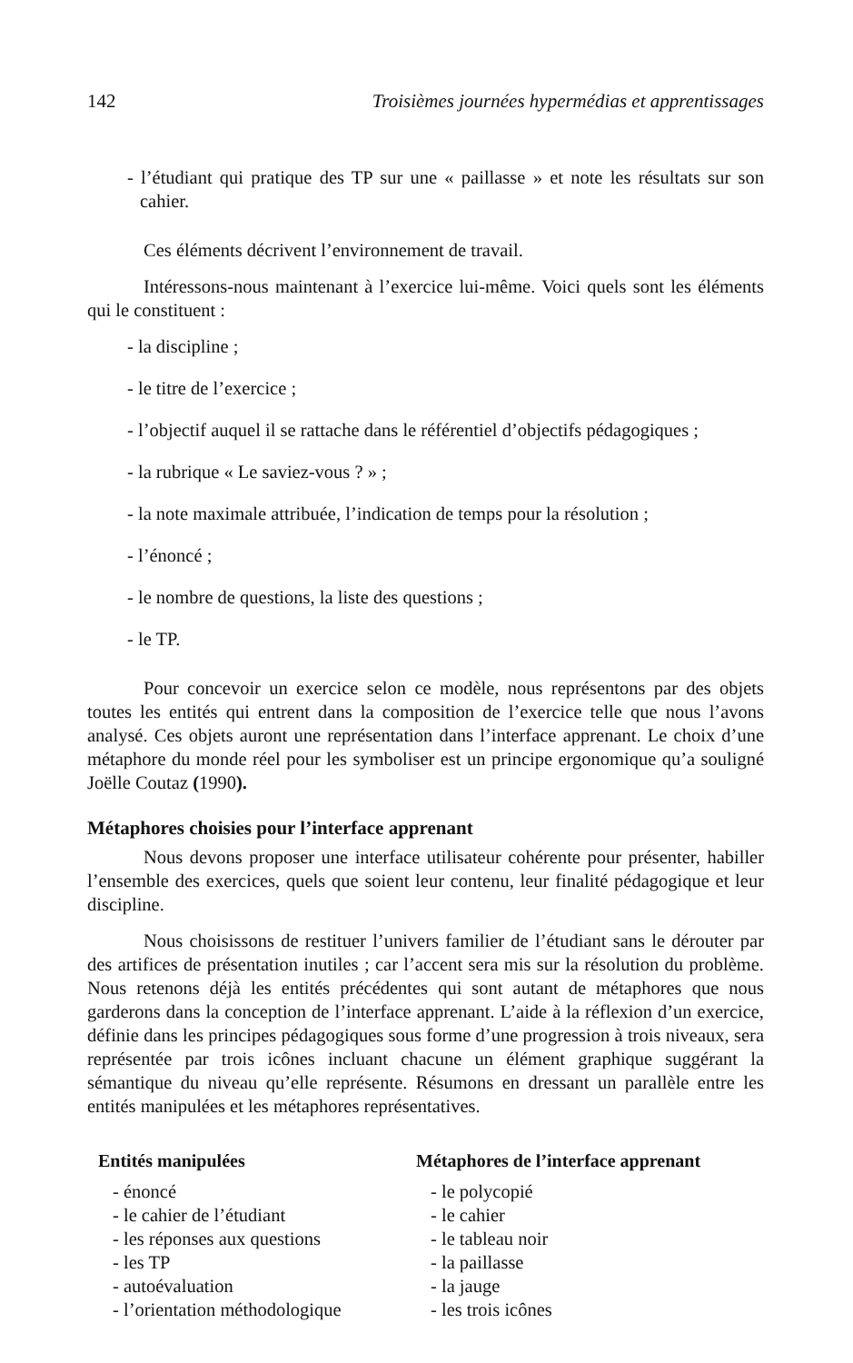142 Troisièmes journées hypermédias et apprentissages
- l’étudiant qui pratique des TP sur une « paillasse » et note les résultats sur son cahier.
Ces éléments décrivent l’environnement de travail.
Intéressons-nous maintenant à l’exercice lui-même. Voici quels sont les éléments qui le constituent :
- la discipline ;
- le titre de l’exercice ;
- l’objectif auquel il se rattache dans le référentiel d’objectifs pédagogiques ;
- la rubrique « Le saviez-vous ? » ;
- la note maximale attribuée, l’indication de temps pour la résolution ;
- l’énoncé ;
- le nombre de questions, la liste des questions ;
- le TP.
Pour concevoir un exercice selon ce modèle, nous représentons par des objets toutes les entités qui entrent dans la composition de l’exercice telle que nous l’avons analysé. Ces objets auront une représentation dans l’interface apprenant. Le choix d’une métaphore du monde réel pour les symboliser est un principe ergonomique qu’a souligné Joëlle Coutaz (1990).
Métaphores choisies pour l’interface apprenant
Nous devons proposer une interface utilisateur cohérente pour présenter, habiller l’ensemble des exercices, quels que soient leur contenu, leur finalité pédagogique et leur discipline.
Nous choisissons de restituer l’univers familier de l’étudiant sans le dérouter par des artifices de présentation inutiles ; car l’accent sera mis sur la résolution du problème. Nous retenons déjà les entités précédentes qui sont autant de métaphores que nous garderons dans la conception de l’interface apprenant. L’aide à la réflexion d’un exercice, définie dans les principes pédagogiques sous forme d’une progression à trois niveaux, sera représentée par trois icônes incluant chacune un élément graphique suggérant la sémantique du niveau qu’elle représente. Résumons en dressant un parallèle entre les entités manipulées et les métaphores représentatives.
| Entités manipulées | Métaphores de l’interface apprenant |
| --- | --- |
| - énoncé | - le polycopié |
| - le cahier de l’étudiant | - le cahier |
| - les réponses aux questions | - le tableau noir |
| - les TP | - la paillasse |
| - autoévaluation | - la jauge |
| - l’orientation méthodologique | - les trois icônes |